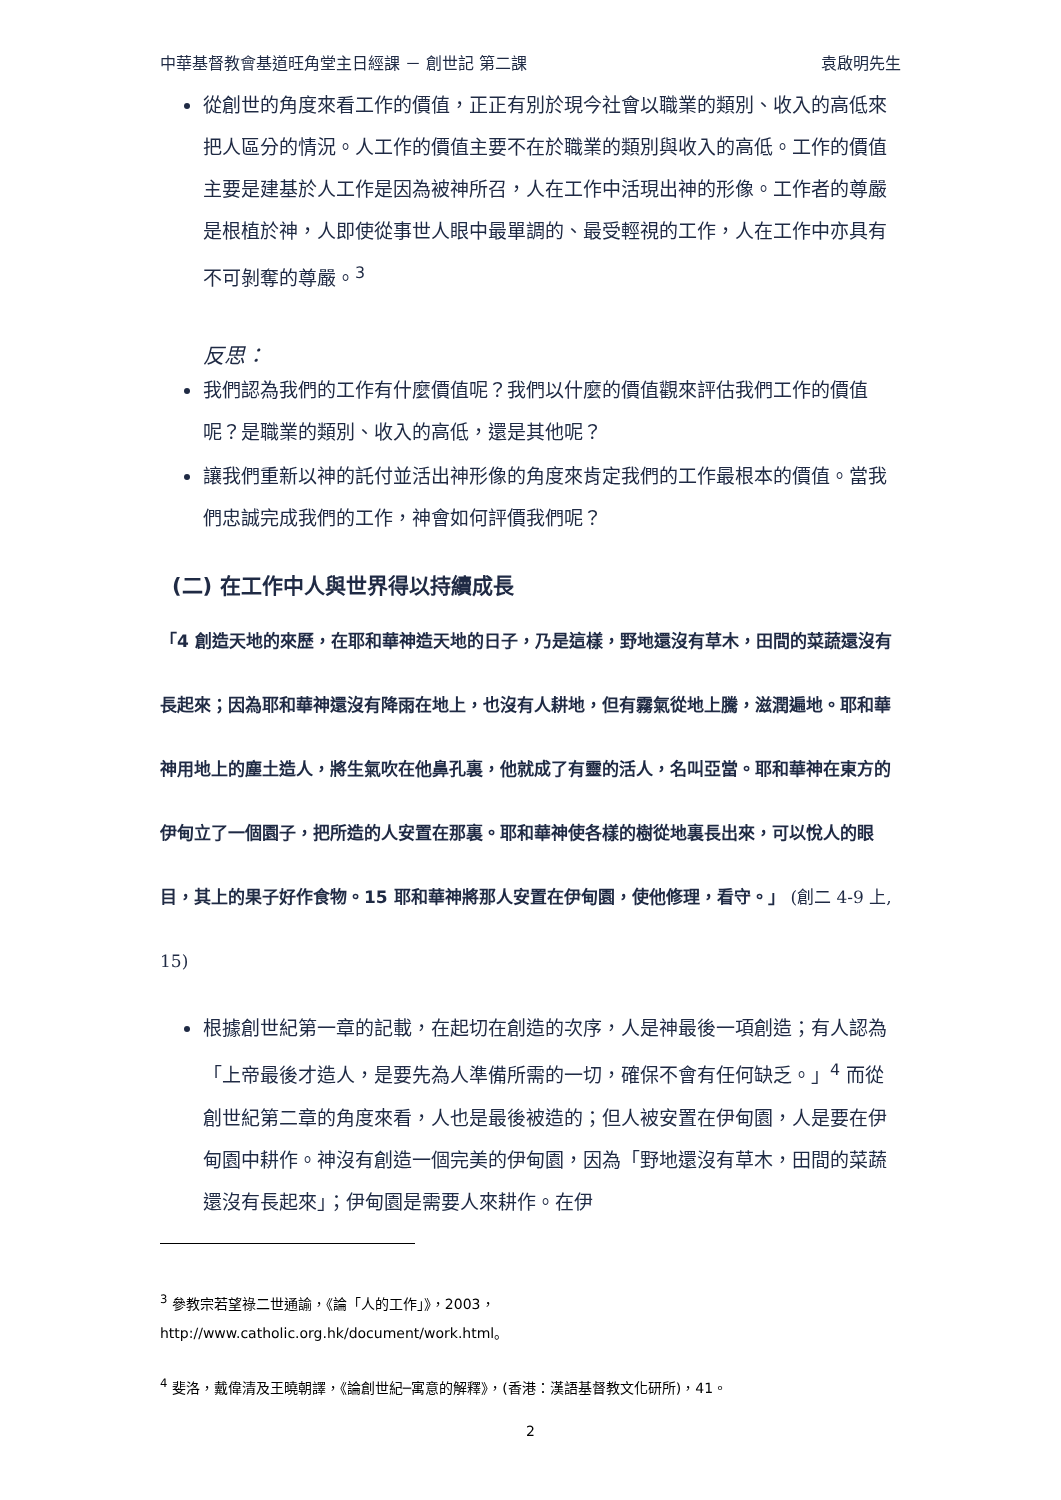中華基督教會基道旺角堂主日經課 － 創世記 第二課 袁啟明先生
從創世的角度來看工作的價值，正正有別於現今社會以職業的類別、收入的高低來把人區分的情況。人工作的價值主要不在於職業的類別與收入的高低。工作的價值主要是建基於人工作是因為被神所召，人在工作中活現出神的形像。工作者的尊嚴是根植於神，人即使從事世人眼中最單調的、最受輕視的工作，人在工作中亦具有不可剝奪的尊嚴。<sup>3</sup>
反思：
我們認為我們的工作有什麼價值呢？我們以什麼的價值觀來評估我們工作的價值呢？是職業的類別、收入的高低，還是其他呢？
讓我們重新以神的託付並活出神形像的角度來肯定我們的工作最根本的價值。當我們忠誠完成我們的工作，神會如何評價我們呢？
(二) 在工作中人與世界得以持續成長
「4 創造天地的來歷，在耶和華神造天地的日子，乃是這樣，野地還沒有草木，田間的菜蔬還沒有長起來；因為耶和華神還沒有降雨在地上，也沒有人耕地，但有霧氣從地上騰，滋潤遍地。耶和華神用地上的塵土造人，將生氣吹在他鼻孔裏，他就成了有靈的活人，名叫亞當。耶和華神在東方的伊甸立了一個園子，把所造的人安置在那裏。耶和華神使各樣的樹從地裏長出來，可以悅人的眼目，其上的果子好作食物。15 耶和華神將那人安置在伊甸園，使他修理，看守。」 (創二 4-9 上, 15)
根據創世紀第一章的記載，在起切在創造的次序，人是神最後一項創造；有人認為「上帝最後才造人，是要先為人準備所需的一切，確保不會有任何缺乏。」<sup>4</sup> 而從創世紀第二章的角度來看，人也是最後被造的；但人被安置在伊甸園，人是要在伊甸園中耕作。神沒有創造一個完美的伊甸園，因為「野地還沒有草木，田間的菜蔬還沒有長起來」；伊甸園是需要人來耕作。在伊
<sup>3</sup> 參教宗若望祿二世通諭，《論「人的工作」》，2003，
http://www.catholic.org.hk/document/work.html。
<sup>4</sup> 斐洛，戴偉清及王曉朝譯，《論創世紀─寓意的解釋》，(香港：漢語基督教文化研所)，41。
2